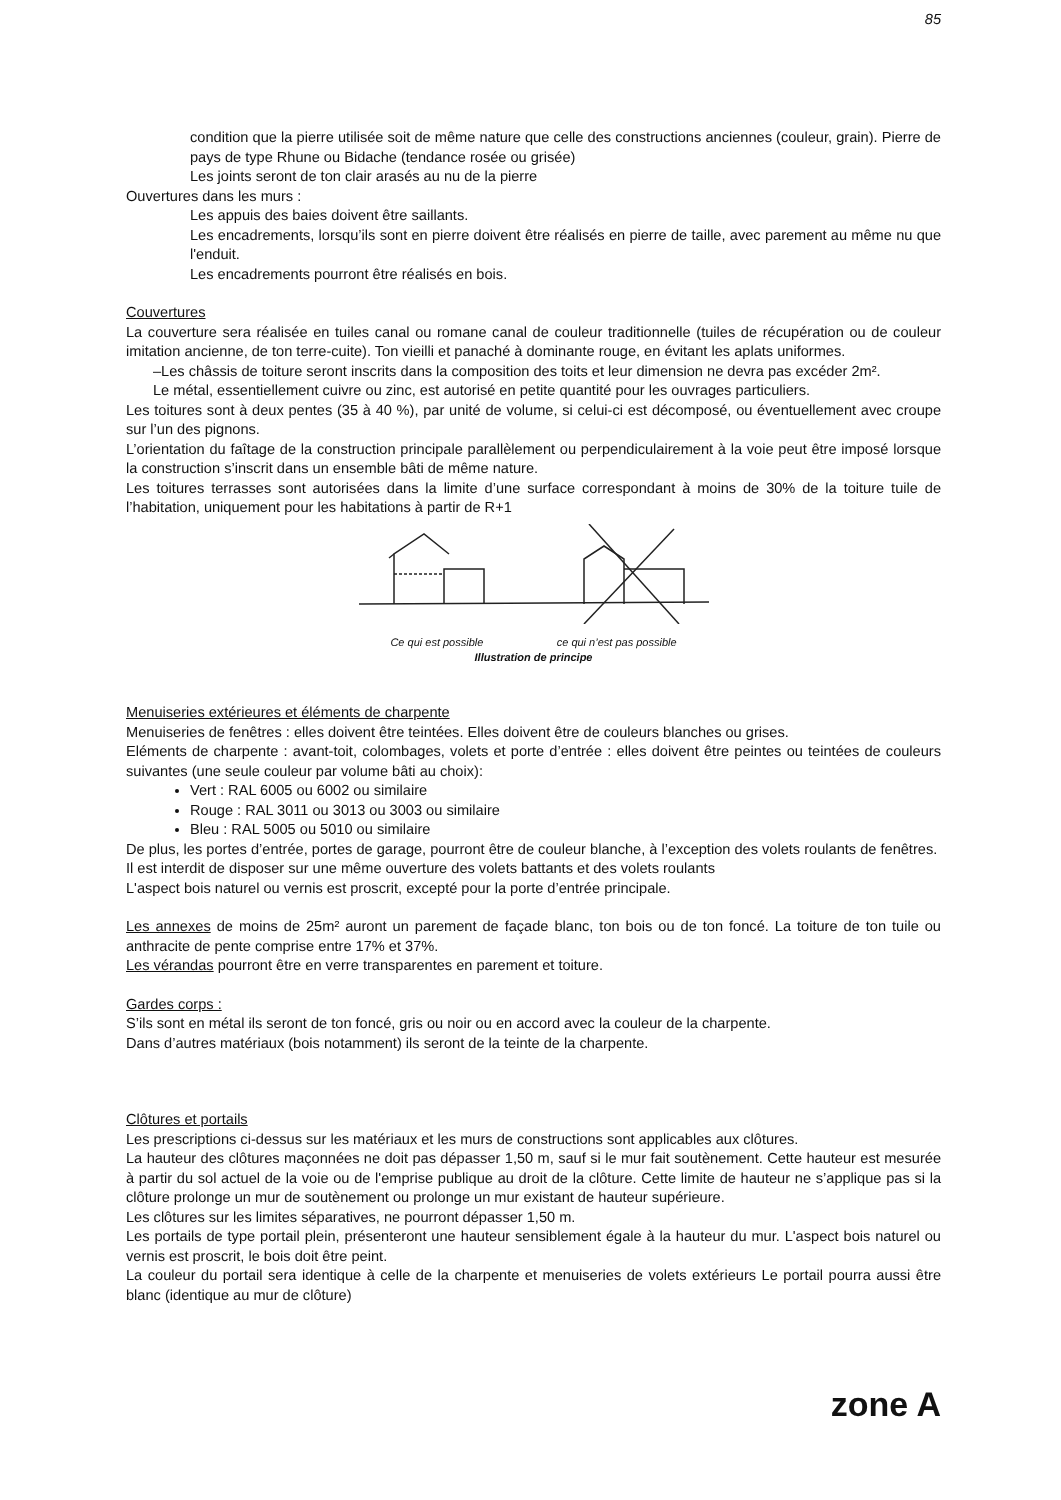85
condition que la pierre utilisée soit de même nature que celle des constructions anciennes (couleur, grain). Pierre de pays de type Rhune ou Bidache (tendance rosée ou grisée)
Les joints seront de ton clair arasés au nu de la pierre
Ouvertures dans les murs :
Les appuis des baies doivent être saillants.
Les encadrements, lorsqu’ils sont en pierre doivent être réalisés en pierre de taille, avec parement au même nu que l'enduit.
Les encadrements pourront être réalisés en bois.
Couvertures
La couverture sera réalisée en tuiles canal ou romane canal de couleur traditionnelle (tuiles de récupération ou de couleur imitation ancienne, de ton terre-cuite). Ton vieilli et panaché à dominante rouge, en évitant les aplats uniformes.
–Les châssis de toiture seront inscrits dans la composition des toits et leur dimension ne devra pas excéder 2m².
Le métal, essentiellement cuivre ou zinc, est autorisé en petite quantité pour les ouvrages particuliers.
Les toitures sont à deux pentes (35 à 40 %), par unité de volume, si celui-ci est décomposé, ou éventuellement avec croupe sur l’un des pignons.
L’orientation du faîtage de la construction principale parallèlement ou perpendiculairement à la voie peut être imposé lorsque la construction s’inscrit dans un ensemble bâti de même nature.
Les toitures terrasses sont autorisées dans la limite d’une surface correspondant à moins de 30% de la toiture tuile de l’habitation, uniquement pour les habitations à partir de R+1
Ce qui est possible ce qui n’est pas possible
Illustration de principe
Menuiseries extérieures et éléments de charpente
Menuiseries de fenêtres : elles doivent être teintées. Elles doivent être de couleurs blanches ou grises.
Eléments de charpente : avant-toit, colombages, volets et porte d’entrée : elles doivent être peintes ou teintées de couleurs suivantes (une seule couleur par volume bâti au choix):
Vert : RAL 6005 ou 6002 ou similaire
Rouge : RAL 3011 ou 3013 ou 3003 ou similaire
Bleu : RAL 5005 ou 5010 ou similaire
De plus, les portes d’entrée, portes de garage, pourront être de couleur blanche, à l’exception des volets roulants de fenêtres.
Il est interdit de disposer sur une même ouverture des volets battants et des volets roulants
L'aspect bois naturel ou vernis est proscrit, excepté pour la porte d’entrée principale.
Les annexes de moins de 25m² auront un parement de façade blanc, ton bois ou de ton foncé. La toiture de ton tuile ou anthracite de pente comprise entre 17% et 37%.
Les vérandas pourront être en verre transparentes en parement et toiture.
Gardes corps :
S’ils sont en métal ils seront de ton foncé, gris ou noir ou en accord avec la couleur de la charpente.
Dans d’autres matériaux (bois notamment) ils seront de la teinte de la charpente.
Clôtures et portails
Les prescriptions ci-dessus sur les matériaux et les murs de constructions sont applicables aux clôtures.
La hauteur des clôtures maçonnées ne doit pas dépasser 1,50 m, sauf si le mur fait soutènement. Cette hauteur est mesurée à partir du sol actuel de la voie ou de l'emprise publique au droit de la clôture. Cette limite de hauteur ne s’applique pas si la clôture prolonge un mur de soutènement ou prolonge un mur existant de hauteur supérieure.
Les clôtures sur les limites séparatives, ne pourront dépasser 1,50 m.
Les portails de type portail plein, présenteront une hauteur sensiblement égale à la hauteur du mur. L'aspect bois naturel ou vernis est proscrit, le bois doit être peint.
La couleur du portail sera identique à celle de la charpente et menuiseries de volets extérieurs Le portail pourra aussi être blanc (identique au mur de clôture)
zone A